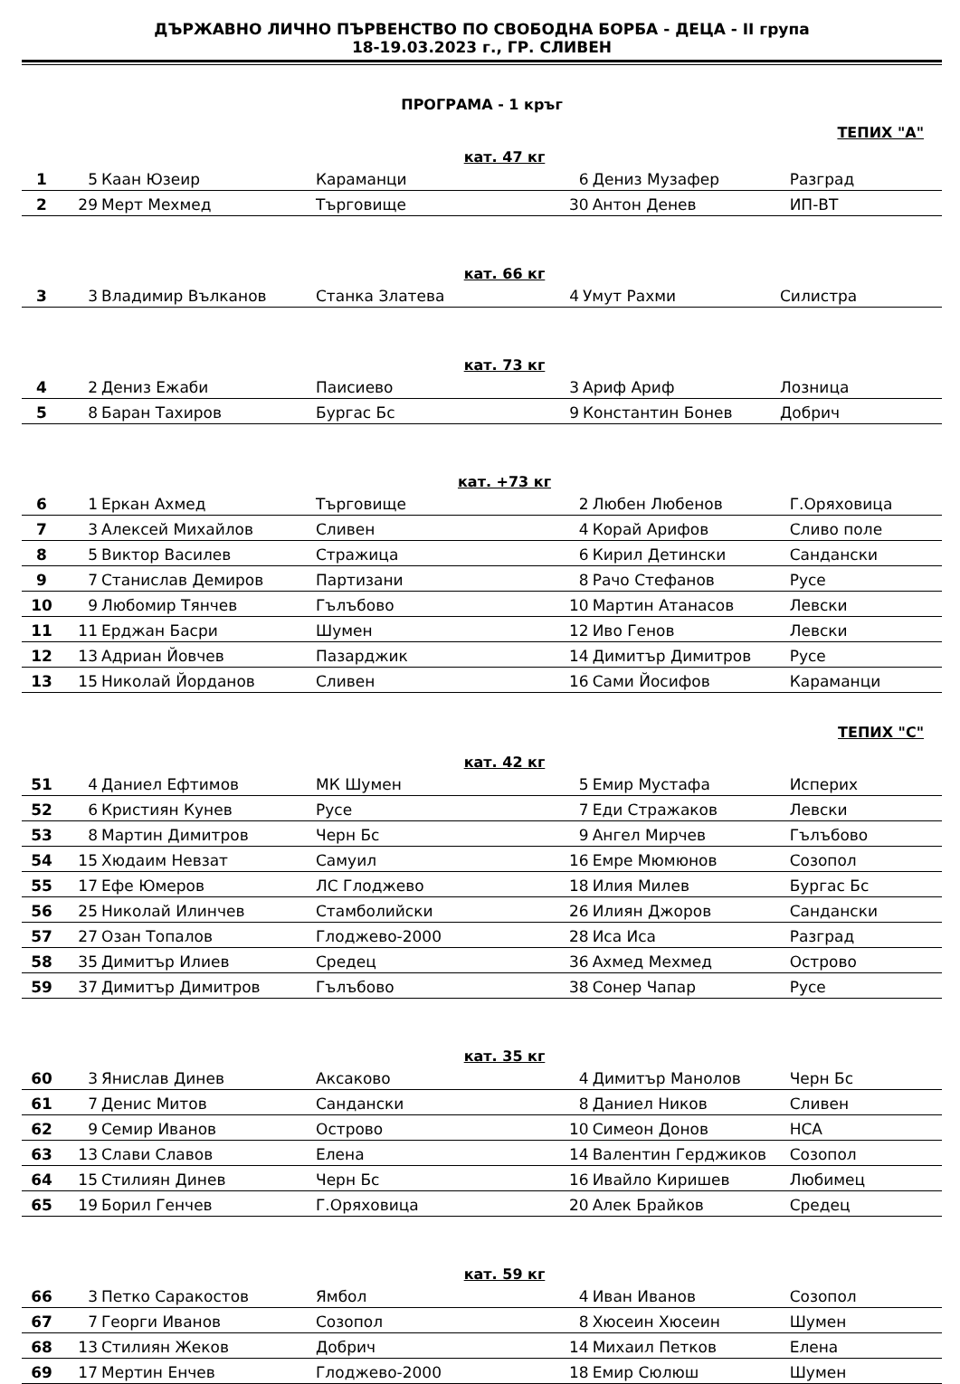ДЪРЖАВНО ЛИЧНО ПЪРВЕНСТВО ПО СВОБОДНА БОРБА - ДЕЦА - II група
18-19.03.2023 г., ГР. СЛИВЕН
ПРОГРАМА - 1 кръг
ТЕПИХ "А"
кат. 47 кг
| 1 | 5 | Каан Юзеир | Караманци | 6 | Дениз Музафер | Разград |
| 2 | 29 | Мерт Мехмед | Търговище | 30 | Антон Денев | ИП-ВТ |
кат. 66 кг
| 3 | 3 | Владимир Вълканов | Станка Златева | 4 | Умут Рахми | Силистра |
кат. 73 кг
| 4 | 2 | Дениз Ежаби | Паисиево | 3 | Ариф Ариф | Лозница |
| 5 | 8 | Баран Тахиров | Бургас Бс | 9 | Константин Бонев | Добрич |
кат. +73 кг
| 6 | 1 | Еркан Ахмед | Търговище | 2 | Любен Любенов | Г.Оряховица |
| 7 | 3 | Алексей Михайлов | Сливен | 4 | Корай Арифов | Сливо поле |
| 8 | 5 | Виктор Василев | Стражица | 6 | Кирил Детински | Сандански |
| 9 | 7 | Станислав Демиров | Партизани | 8 | Рачо Стефанов | Русе |
| 10 | 9 | Любомир Тянчев | Гълъбово | 10 | Мартин Атанасов | Левски |
| 11 | 11 | Ерджан Басри | Шумен | 12 | Иво Генов | Левски |
| 12 | 13 | Адриан Йовчев | Пазарджик | 14 | Димитър Димитров | Русе |
| 13 | 15 | Николай Йорданов | Сливен | 16 | Сами Йосифов | Караманци |
ТЕПИХ "С"
кат. 42 кг
| 51 | 4 | Даниел Ефтимов | МК Шумен | 5 | Емир Мустафа | Исперих |
| 52 | 6 | Кристиян Кунев | Русе | 7 | Еди Стражаков | Левски |
| 53 | 8 | Мартин Димитров | Черн Бс | 9 | Ангел Мирчев | Гълъбово |
| 54 | 15 | Хюдаим Невзат | Самуил | 16 | Емре Мюмюнов | Созопол |
| 55 | 17 | Ефе Юмеров | ЛС Глоджево | 18 | Илия Милев | Бургас Бс |
| 56 | 25 | Николай Илинчев | Стамболийски | 26 | Илиян Джоров | Сандански |
| 57 | 27 | Озан Топалов | Глоджево-2000 | 28 | Иса Иса | Разград |
| 58 | 35 | Димитър Илиев | Средец | 36 | Ахмед Мехмед | Острово |
| 59 | 37 | Димитър Димитров | Гълъбово | 38 | Сонер Чапар | Русе |
кат. 35 кг
| 60 | 3 | Янислав Динев | Аксаково | 4 | Димитър Манолов | Черн Бс |
| 61 | 7 | Денис Митов | Сандански | 8 | Даниел Ников | Сливен |
| 62 | 9 | Семир Иванов | Острово | 10 | Симеон Донов | НСА |
| 63 | 13 | Слави Славов | Елена | 14 | Валентин Герджиков | Созопол |
| 64 | 15 | Стилиян Динев | Черн Бс | 16 | Ивайло Киришев | Любимец |
| 65 | 19 | Борил Генчев | Г.Оряховица | 20 | Алек Брайков | Средец |
кат. 59 кг
| 66 | 3 | Петко Саракостов | Ямбол | 4 | Иван Иванов | Созопол |
| 67 | 7 | Георги Иванов | Созопол | 8 | Хюсеин Хюсеин | Шумен |
| 68 | 13 | Стилиян Жеков | Добрич | 14 | Михаил Петков | Елена |
| 69 | 17 | Мертин Енчев | Глоджево-2000 | 18 | Емир Сюлюш | Шумен |